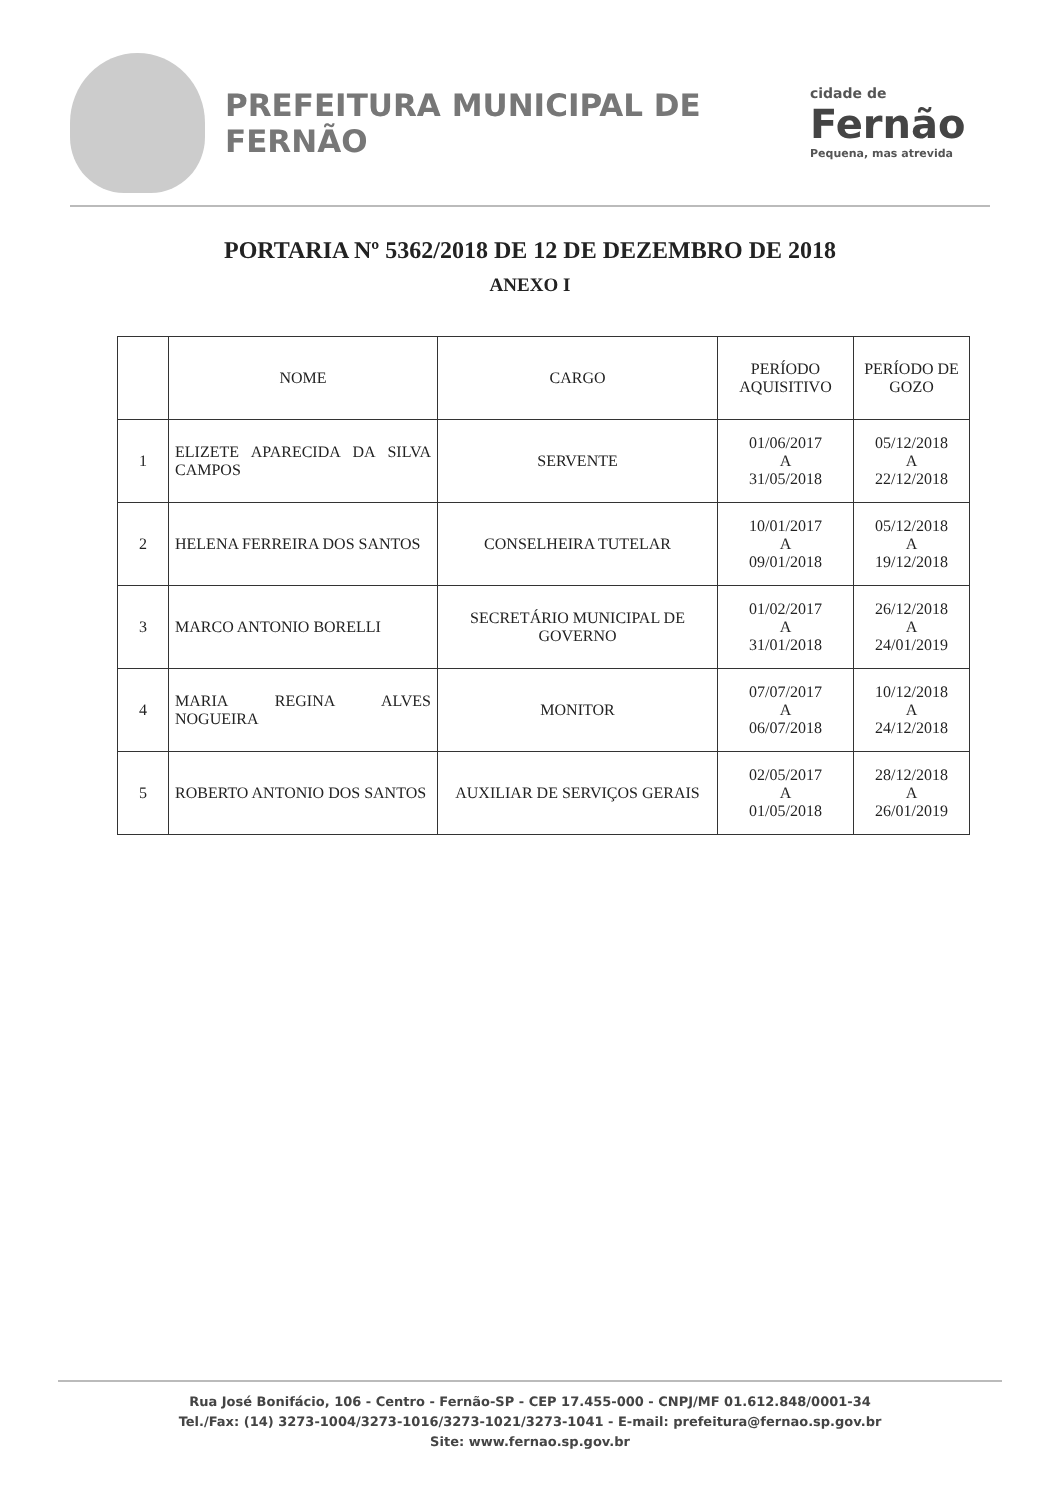PREFEITURA MUNICIPAL DE FERNÃO
cidade de
Fernão
Pequena, mas atrevida
PORTARIA Nº 5362/2018 DE 12 DE DEZEMBRO DE 2018
ANEXO I
| | NOME | CARGO | PERÍODO AQUISITIVO | PERÍODO DE GOZO |
| --- | --- | --- | --- | --- |
| 1 | ELIZETE APARECIDA DA SILVA CAMPOS | SERVENTE | 01/06/2017 A 31/05/2018 | 05/12/2018 A 22/12/2018 |
| 2 | HELENA FERREIRA DOS SANTOS | CONSELHEIRA TUTELAR | 10/01/2017 A 09/01/2018 | 05/12/2018 A 19/12/2018 |
| 3 | MARCO ANTONIO BORELLI | SECRETÁRIO MUNICIPAL DE GOVERNO | 01/02/2017 A 31/01/2018 | 26/12/2018 A 24/01/2019 |
| 4 | MARIA REGINA ALVES NOGUEIRA | MONITOR | 07/07/2017 A 06/07/2018 | 10/12/2018 A 24/12/2018 |
| 5 | ROBERTO ANTONIO DOS SANTOS | AUXILIAR DE SERVIÇOS GERAIS | 02/05/2017 A 01/05/2018 | 28/12/2018 A 26/01/2019 |
Rua José Bonifácio, 106 - Centro - Fernão-SP - CEP 17.455-000 - CNPJ/MF 01.612.848/0001-34
Tel./Fax: (14) 3273-1004/3273-1016/3273-1021/3273-1041 - E-mail: prefeitura@fernao.sp.gov.br
Site: www.fernao.sp.gov.br